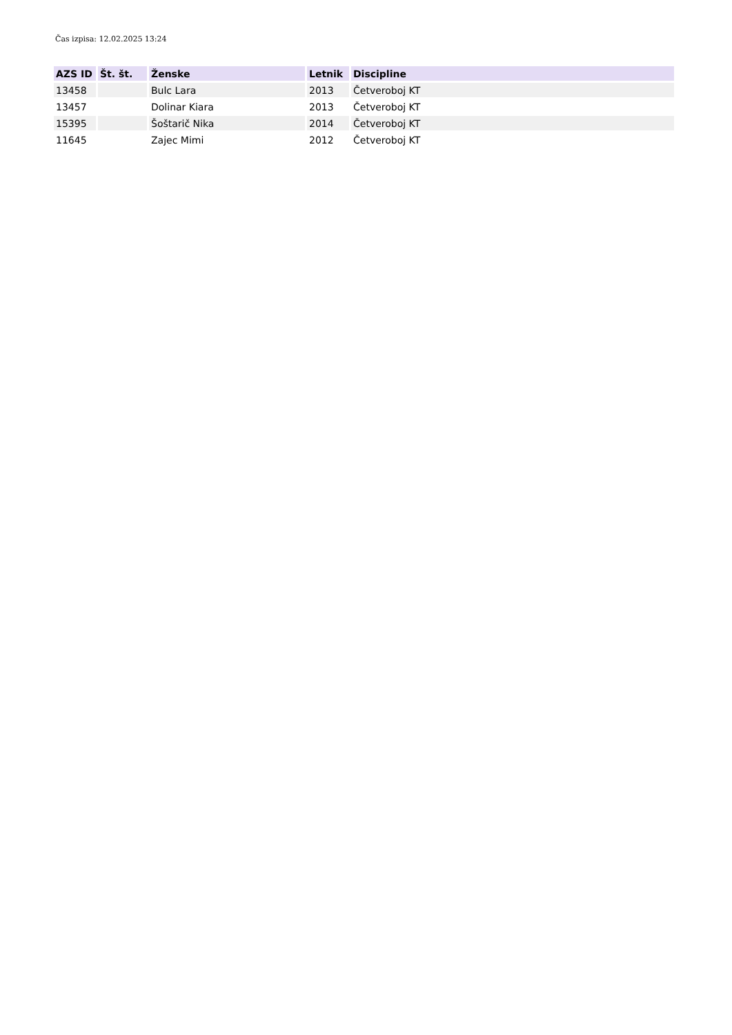Čas izpisa: 12.02.2025 13:24
| AZS ID | Št. št. | Ženske | Letnik | Discipline |
| --- | --- | --- | --- | --- |
| 13458 | | Bulc Lara | 2013 | Četveroboj KT |
| 13457 | | Dolinar Kiara | 2013 | Četveroboj KT |
| 15395 | | Šoštarič Nika | 2014 | Četveroboj KT |
| 11645 | | Zajec Mimi | 2012 | Četveroboj KT |